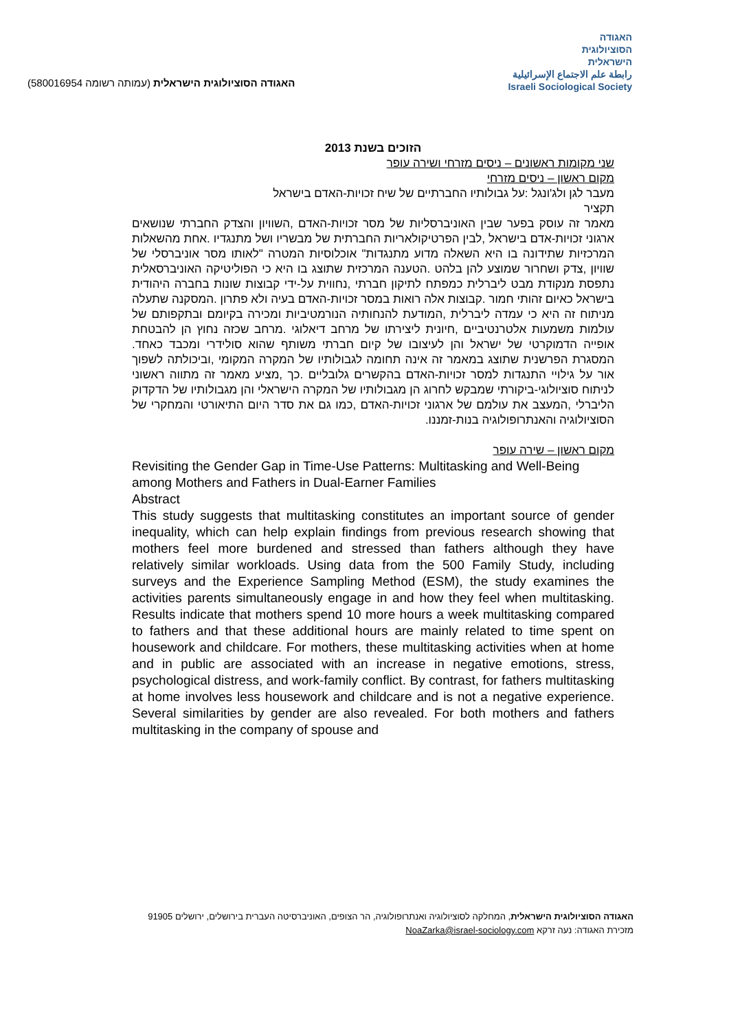האגודה הסוציולוגית הישראלית (עמותה רשומה 580016954)
האגודה
הסוציולוגית
הישראלית
رابطة علم الاجتماع الإسرائيلية
Israeli Sociological Society
הזוכים בשנת 2013
שני מקומות ראשונים – ניסים מזרחי ושירה עופר
מקום ראשון – ניסים מזרחי
מעבר לגן ולג'ונגל :על גבולותיו החברתיים של שיח זכויות-האדם בישראל
תקציר
מאמר זה עוסק בפער שבין האוניברסליות של מסר זכויות-האדם ,השוויון והצדק החברתי שנושאים ארגוני זכויות-אדם בישראל ,לבין הפרטיקולאריות החברתית של מבשריו ושל מתנגדיו .אחת מהשאלות המרכזיות שתידונה בו היא השאלה מדוע מתנגדות" אוכלוסיות המטרה "לאותו מסר אוניברסלי של שוויון ,צדק ושחרור שמוצע להן בלהט .הטענה המרכזית שתוצג בו היא כי הפוליטיקה האוניברסאלית נתפסת מנקודת מבט ליברלית כמפתח לתיקון חברתי ,נחווית על-ידי קבוצות שונות בחברה היהודית בישראל כאיום זהותי חמור .קבוצות אלה רואות במסר זכויות-האדם בעיה ולא פתרון .המסקנה שתעלה מניתוח זה היא כי עמדה ליברלית ,המודעת להנחותיה הנורמטיביות ומכירה בקיומם ובתקפותם של עולמות משמעות אלטרנטיביים ,חיונית ליצירתו של מרחב דיאלוגי .מרחב שכזה נחוץ הן להבטחת אופייה הדמוקרטי של ישראל והן לעיצובו של קיום חברתי משותף שהוא סולידרי ומכבד כאחד. המסגרת הפרשנית שתוצג במאמר זה אינה תחומה לגבולותיו של המקרה המקומי ,וביכולתה לשפוך אור על גילויי התנגדות למסר זכויות-האדם בהקשרים גלובליים .כך ,מציע מאמר זה מתווה ראשוני לניתוח סוציולוגי-ביקורתי שמבקש לחרוג הן מגבולותיו של המקרה הישראלי והן מגבולותיו של הדקדוק הליברלי ,המעצב את עולמם של ארגוני זכויות-האדם ,כמו גם את סדר היום התיאורטי והמחקרי של הסוציולוגיה והאנתרופולוגיה בנות-זמננו.
מקום ראשון – שירה עופר
Revisiting the Gender Gap in Time-Use Patterns: Multitasking and Well-Being among Mothers and Fathers in Dual-Earner Families
Abstract
This study suggests that multitasking constitutes an important source of gender inequality, which can help explain findings from previous research showing that mothers feel more burdened and stressed than fathers although they have relatively similar workloads. Using data from the 500 Family Study, including surveys and the Experience Sampling Method (ESM), the study examines the activities parents simultaneously engage in and how they feel when multitasking. Results indicate that mothers spend 10 more hours a week multitasking compared to fathers and that these additional hours are mainly related to time spent on housework and childcare. For mothers, these multitasking activities when at home and in public are associated with an increase in negative emotions, stress, psychological distress, and work-family conflict. By contrast, for fathers multitasking at home involves less housework and childcare and is not a negative experience. Several similarities by gender are also revealed. For both mothers and fathers multitasking in the company of spouse and
האגודה הסוציולוגית הישראלית, המחלקה לסוציולוגיה ואנתרופולוגיה, הר הצופים, האוניברסיטה העברית בירושלים, ירושלים 91905
מזכירת האגודה: נעה זרקא NoaZarka@israel-sociology.com